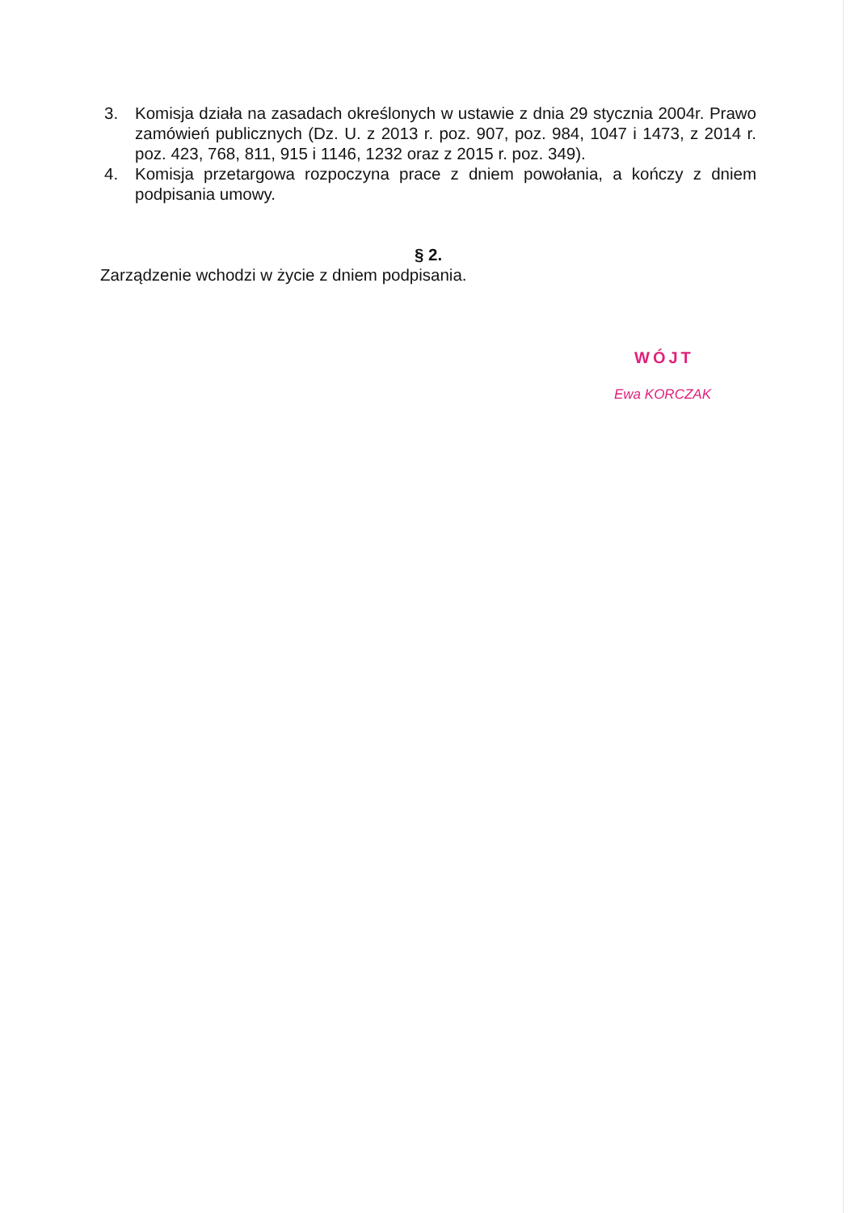3. Komisja działa na zasadach określonych w ustawie z dnia 29 stycznia 2004r. Prawo zamówień publicznych (Dz. U. z 2013 r. poz. 907, poz. 984, 1047 i 1473, z 2014 r. poz. 423, 768, 811, 915 i 1146, 1232 oraz z 2015 r. poz. 349).
4. Komisja przetargowa rozpoczyna prace z dniem powołania, a kończy z dniem podpisania umowy.
§ 2.
Zarządzenie wchodzi w życie z dniem podpisania.
WÓJT
Ewa KORCZAK